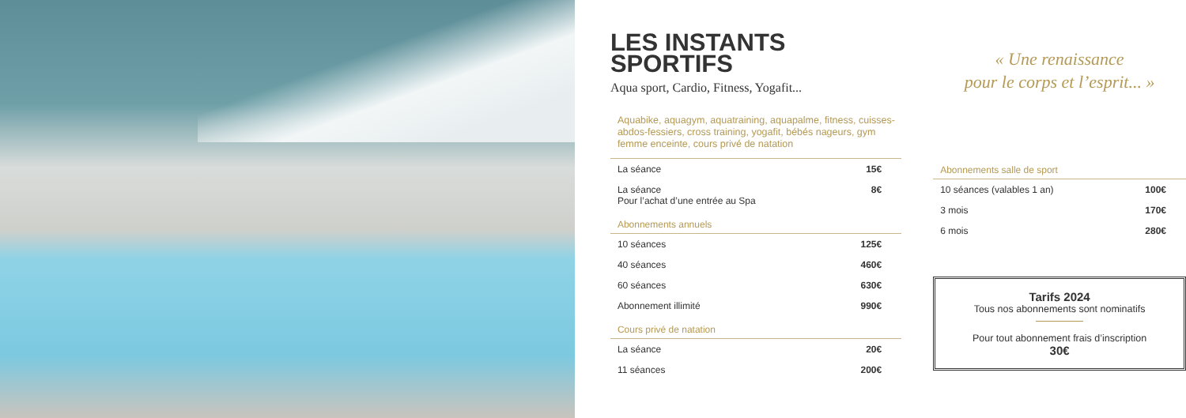LES INSTANTS
SPORTIFS
Aqua sport, Cardio, Fitness, Yogafit...
Aquabike, aquagym, aquatraining, aquapalme, fitness, cuisses-abdos-fessiers, cross training, yogafit, bébés nageurs, gym femme enceinte, cours privé de natation
| La séance | 15€ |
| La séance Pour l’achat d’une entrée au Spa | 8€ |
| Abonnements annuels | |
| 10 séances | 125€ |
| 40 séances | 460€ |
| 60 séances | 630€ |
| Abonnement illimité | 990€ |
| Cours privé de natation | |
| La séance | 20€ |
| 11 séances | 200€ |
« Une renaissance
pour le corps et l’esprit... »
| Abonnements salle de sport | |
| --- | --- |
| 10 séances (valables 1 an) | 100€ |
| 3 mois | 170€ |
| 6 mois | 280€ |
Tarifs 2024
Tous nos abonnements sont nominatifs
Pour tout abonnement frais d’inscription
30€